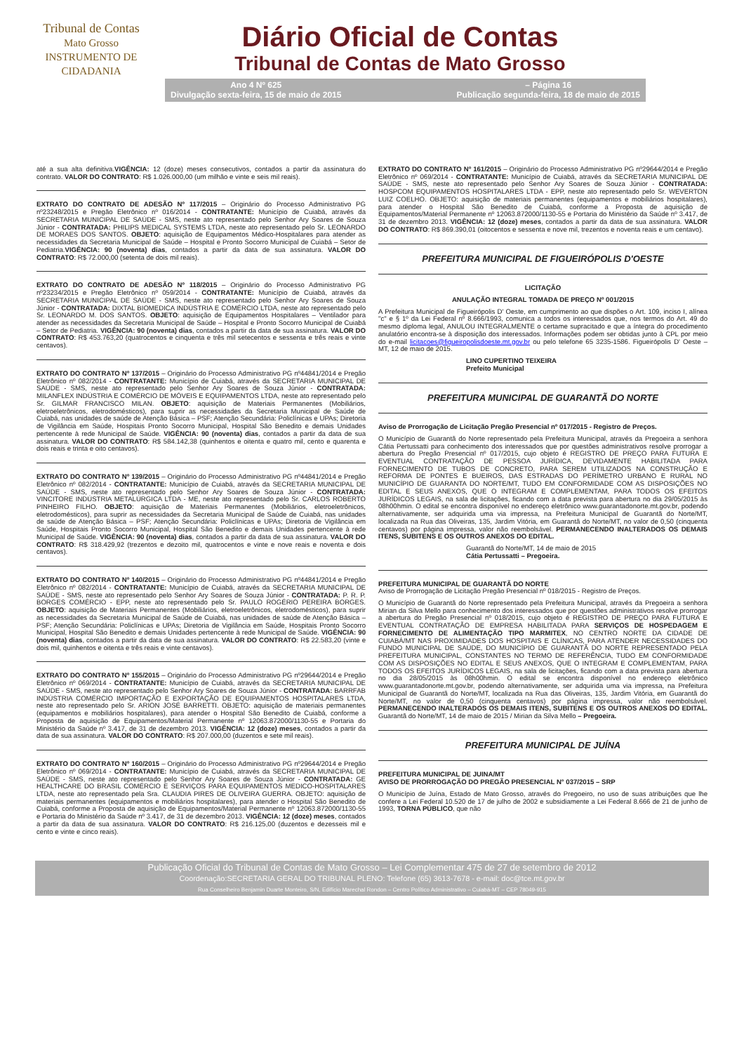Tribunal de Contas
Mato Grosso
INSTRUMENTO DE CIDADANIA
Diário Oficial de Contas
Tribunal de Contas de Mato Grosso
Ano 4 Nº 625
Divulgação sexta-feira, 15 de maio de 2015 – Página 16
Publicação segunda-feira, 18 de maio de 2015
até a sua alta definitiva.VIGÊNCIA: 12 (doze) meses consecutivos, contados a partir da assinatura do contrato. VALOR DO CONTRATO: R$ 1.026.000,00 (um milhão e vinte e seis mil reais).
EXTRATO DO CONTRATO DE ADESÃO Nº 117/2015 – Originário do Processo Administrativo PG nº23248/2015 e Pregão Eletrônico nº 016/2014 - CONTRATANTE: Município de Cuiabá, através da SECRETARIA MUNICIPAL DE SAÚDE - SMS, neste ato representado pelo Senhor Ary Soares de Souza Júnior - CONTRATADA: PHILIPS MEDICAL SYSTEMS LTDA, neste ato representado pelo Sr. LEONARDO DE MORAES DOS SANTOS. OBJETO: aquisição de Equipamentos Médico-Hospitalares para atender as necessidades da Secretaria Municipal de Saúde – Hospital e Pronto Socorro Municipal de Cuiabá – Setor de Pediatria.VIGÊNCIA: 90 (noventa) dias, contados a partir da data de sua assinatura. VALOR DO CONTRATO: R$ 72.000,00 (setenta de dois mil reais).
EXTRATO DO CONTRATO DE ADESÃO Nº 118/2015 – Originário do Processo Administrativo PG nº23234/2015 e Pregão Eletrônico nº 059/2014 - CONTRATANTE: Município de Cuiabá, através da SECRETARIA MUNICIPAL DE SAÚDE - SMS, neste ato representado pelo Senhor Ary Soares de Souza Júnior - CONTRATADA: DIXTAL BIOMEDICA INDÚSTRIA E COMÉRCIO LTDA, neste ato representado pelo Sr. LEONARDO M. DOS SANTOS. OBJETO: aquisição de Equipamentos Hospitalares – Ventilador para atender as necessidades da Secretaria Municipal de Saúde – Hospital e Pronto Socorro Municipal de Cuiabá – Setor de Pediatria. VIGÊNCIA: 90 (noventa) dias, contados a partir da data de sua assinatura. VALOR DO CONTRATO: R$ 453.763,20 (quatrocentos e cinquenta e três mil setecentos e sessenta e três reais e vinte centavos).
EXTRATO DO CONTRATO Nº 137/2015 – Originário do Processo Administrativo PG nº44841/2014 e Pregão Eletrônico nº 082/2014 - CONTRATANTE: Município de Cuiabá, através da SECRETARIA MUNICIPAL DE SAÚDE - SMS, neste ato representado pelo Senhor Ary Soares de Souza Júnior - CONTRATADA: MILANFLEX INDÚSTRIA E COMÉRCIO DE MÓVEIS E EQUIPAMENTOS LTDA, neste ato representado pelo Sr. GILMAR FRANCISCO MILAN. OBJETO: aquisição de Materiais Permanentes (Mobiliários, eletroeletrônicos, eletrodomésticos), para suprir as necessidades da Secretaria Municipal de Saúde de Cuiabá, nas unidades de saúde de Atenção Básica – PSF; Atenção Secundária: Policlínicas e UPAs; Diretoria de Vigilância em Saúde, Hospitais Pronto Socorro Municipal, Hospital São Benedito e demais Unidades pertencente à rede Municipal de Saúde. VIGÊNCIA: 90 (noventa) dias, contados a partir da data de sua assinatura. VALOR DO CONTRATO: R$ 584.142,38 (quinhentos e oitenta e quatro mil, cento e quarenta e dois reais e trinta e oito centavos).
EXTRATO DO CONTRATO Nº 139/2015 – Originário do Processo Administrativo PG nº44841/2014 e Pregão Eletrônico nº 082/2014 - CONTRATANTE: Município de Cuiabá, através da SECRETARIA MUNICIPAL DE SAÚDE - SMS, neste ato representado pelo Senhor Ary Soares de Souza Júnior - CONTRATADA: VINCITORE INDÚSTRIA METALÚRGICA LTDA - ME, neste ato representado pelo Sr. CARLOS ROBERTO PINHEIRO FILHO. OBJETO: aquisição de Materiais Permanentes (Mobiliários, eletroeletrônicos, eletrodomésticos), para suprir as necessidades da Secretaria Municipal de Saúde de Cuiabá, nas unidades de saúde de Atenção Básica – PSF; Atenção Secundária: Policlínicas e UPAs; Diretoria de Vigilância em Saúde, Hospitais Pronto Socorro Municipal, Hospital São Benedito e demais Unidades pertencente à rede Municipal de Saúde. VIGÊNCIA: 90 (noventa) dias, contados a partir da data de sua assinatura. VALOR DO CONTRATO: R$ 318.429,92 (trezentos e dezoito mil, quatrocentos e vinte e nove reais e noventa e dois centavos).
EXTRATO DO CONTRATO Nº 140/2015 – Originário do Processo Administrativo PG nº44841/2014 e Pregão Eletrônico nº 082/2014 - CONTRATANTE: Município de Cuiabá, através da SECRETARIA MUNICIPAL DE SAÚDE - SMS, neste ato representado pelo Senhor Ary Soares de Souza Júnior - CONTRATADA: P. R. P. BORGES COMÉRCIO - EPP, neste ato representado pelo Sr. PAULO ROGÉRIO PEREIRA BORGES. OBJETO: aquisição de Materiais Permanentes (Mobiliários, eletroeletrônicos, eletrodomésticos), para suprir as necessidades da Secretaria Municipal de Saúde de Cuiabá, nas unidades de saúde de Atenção Básica – PSF; Atenção Secundária: Policlínicas e UPAs; Diretoria de Vigilância em Saúde, Hospitais Pronto Socorro Municipal, Hospital São Benedito e demais Unidades pertencente à rede Municipal de Saúde. VIGÊNCIA: 90 (noventa) dias, contados a partir da data de sua assinatura. VALOR DO CONTRATO: R$ 22.583,20 (vinte e dois mil, quinhentos e oitenta e três reais e vinte centavos).
EXTRATO DO CONTRATO Nº 155/2015 – Originário do Processo Administrativo PG nº29644/2014 e Pregão Eletrônico nº 069/2014 - CONTRATANTE: Município de Cuiabá, através da SECRETARIA MUNICIPAL DE SAÚDE - SMS, neste ato representado pelo Senhor Ary Soares de Souza Júnior - CONTRATADA: BARRFAB INDÚSTRIA COMÉRCIO IMPORTAÇÃO E EXPORTAÇÃO DE EQUIPAMENTOS HOSPITALARES LTDA, neste ato representado pelo Sr. ARION JOSÉ BARRETTI. OBJETO: aquisição de materiais permanentes (equipamentos e mobiliários hospitalares), para atender o Hospital São Benedito de Cuiabá, conforme a Proposta de aquisição de Equipamentos/Material Permanente nº 12063.872000/1130-55 e Portaria do Ministério da Saúde nº 3.417, de 31 de dezembro 2013. VIGÊNCIA: 12 (doze) meses, contados a partir da data de sua assinatura. VALOR DO CONTRATO: R$ 207.000,00 (duzentos e sete mil reais).
EXTRATO DO CONTRATO Nº 160/2015 – Originário do Processo Administrativo PG nº29644/2014 e Pregão Eletrônico nº 069/2014 - CONTRATANTE: Município de Cuiabá, através da SECRETARIA MUNICIPAL DE SAÚDE - SMS, neste ato representado pelo Senhor Ary Soares de Souza Júnior - CONTRATADA: GE HEALTHCARE DO BRASIL COMÉRCIO E SERVIÇOS PARA EQUIPAMENTOS MEDICO-HOSPITALARES LTDA, neste ato representado pela Sra. CLAUDIA PIRES DE OLIVEIRA GUERRA. OBJETO: aquisição de materiais permanentes (equipamentos e mobiliários hospitalares), para atender o Hospital São Benedito de Cuiabá, conforme a Proposta de aquisição de Equipamentos/Material Permanente nº 12063.872000/1130-55 e Portaria do Ministério da Saúde nº 3.417, de 31 de dezembro 2013. VIGÊNCIA: 12 (doze) meses, contados a partir da data de sua assinatura. VALOR DO CONTRATO: R$ 216.125,00 (duzentos e dezesseis mil e cento e vinte e cinco reais).
EXTRATO DO CONTRATO Nº 161/2015 – Originário do Processo Administrativo PG nº29644/2014 e Pregão Eletrônico nº 069/2014 - CONTRATANTE: Município de Cuiabá, através da SECRETARIA MUNICIPAL DE SAÚDE - SMS, neste ato representado pelo Senhor Ary Soares de Souza Júnior - CONTRATADA: HOSPCOM EQUIPAMENTOS HOSPITALARES LTDA - EPP, neste ato representado pelo Sr. WEVERTON LUIZ COELHO. OBJETO: aquisição de materiais permanentes (equipamentos e mobiliários hospitalares), para atender o Hospital São Benedito de Cuiabá, conforme a Proposta de aquisição de Equipamentos/Material Permanente nº 12063.872000/1130-55 e Portaria do Ministério da Saúde nº 3.417, de 31 de dezembro 2013. VIGÊNCIA: 12 (doze) meses, contados a partir da data de sua assinatura. VALOR DO CONTRATO: R$ 869.390,01 (oitocentos e sessenta e nove mil, trezentos e noventa reais e um centavo).
PREFEITURA MUNICIPAL DE FIGUEIRÓPOLIS D'OESTE
LICITAÇÃO
ANULAÇÃO INTEGRAL TOMADA DE PREÇO Nº 001/2015
A Prefeitura Municipal de Figueirópolis D' Oeste, em cumprimento ao que dispões o Art. 109, inciso I, alínea "c" e § 1º da Lei Federal nº 8.666/1993, comunica a todos os interessados que, nos termos do Art. 49 do mesmo diploma legal, ANULOU INTEGRALMENTE o certame supracitado e que a íntegra do procedimento anulatório encontra-se à disposição dos interessados. Informações podem ser obtidas junto à CPL por meio do e-mail licitacoes@figueiropolisdoeste.mt.gov.br ou pelo telefone 65 3235-1586. Figueirópolis D' Oeste – MT, 12 de maio de 2015.
LINO CUPERTINO TEIXEIRA
Prefeito Municipal
PREFEITURA MUNICIPAL DE GUARANTÃ DO NORTE
Aviso de Prorrogação de Licitação Pregão Presencial nº 017/2015 - Registro de Preços.
O Município de Guarantã do Norte representado pela Prefeitura Municipal, através da Pregoeira a senhora Cátia Pertussatti para conhecimento dos interessados que por questões administrativos resolve prorrogar a abertura do Pregão Presencial nº 017/2015, cujo objeto é REGISTRO DE PREÇO PARA FUTURA E EVENTUAL CONTRATAÇÃO DE PESSOA JURÍDICA, DEVIDAMENTE HABILITADA PARA FORNECIMENTO DE TUBOS DE CONCRETO, PARA SEREM UTILIZADOS NA CONSTRUÇÃO E REFORMA DE PONTES E BUEIROS, DAS ESTRADAS DO PERÍMETRO URBANO E RURAL NO MUNICÍPIO DE GUARANTA DO NORTE/MT, TUDO EM CONFORMIDADE COM AS DISPOSIÇÕES NO EDITAL E SEUS ANEXOS, QUE O INTEGRAM E COMPLEMENTAM, PARA TODOS OS EFEITOS JURÍDICOS LEGAIS, na sala de licitações, ficando com a data prevista para abertura no dia 29/05/2015 às 08h00hmin. O edital se encontra disponível no endereço eletrônico www.guarantadonorte.mt.gov.br, podendo alternativamente, ser adquirida uma via impressa, na Prefeitura Municipal de Guarantã do Norte/MT, localizada na Rua das Oliveiras, 135, Jardim Vitória, em Guarantã do Norte/MT, no valor de 0,50 (cinquenta centavos) por página impressa, valor não reembolsável. PERMANECENDO INALTERADOS OS DEMAIS ITENS, SUBITENS E OS OUTROS ANEXOS DO EDITAL.
Guarantã do Norte/MT, 14 de maio de 2015
Cátia Pertussatti – Pregoeira.
PREFEITURA MUNICIPAL DE GUARANTÃ DO NORTE
Aviso de Prorrogação de Licitação Pregão Presencial nº 018/2015 - Registro de Preços.
O Município de Guarantã do Norte representado pela Prefeitura Municipal, através da Pregoeira a senhora Mirian da Silva Mello para conhecimento dos interessados que por questões administrativos resolve prorrogar a abertura do Pregão Presencial nº 018/2015, cujo objeto é REGISTRO DE PREÇO PARA FUTURA E EVENTUAL CONTRATAÇÃO DE EMPRESA HABILITADA PARA SERVIÇOS DE HOSPEDAGEM E FORNECIMENTO DE ALIMENTAÇÃO TIPO MARMITEX, NO CENTRO NORTE DA CIDADE DE CUIABÁ/MT NAS PROXIMIDADES DOS HOSPITAIS E CLÍNICAS, PARA ATENDER NECESSIDADES DO FUNDO MUNICIPAL DE SAÚDE, DO MUNICÍPIO DE GUARANTÃ DO NORTE REPRESENTADO PELA PREFEITURA MUNICIPAL, CONSTANTES NO TERMO DE REFERÊNCIA, TUDO EM CONFORMIDADE COM AS DISPOSIÇÕES NO EDITAL E SEUS ANEXOS, QUE O INTEGRAM E COMPLEMENTAM, PARA TODOS OS EFEITOS JURÍDICOS LEGAIS, na sala de licitações, ficando com a data prevista para abertura no dia 28/05/2015 às 08h00hmin. O edital se encontra disponível no endereço eletrônico www.guarantadonorte.mt.gov.br, podendo alternativamente, ser adquirida uma via impressa, na Prefeitura Municipal de Guarantã do Norte/MT, localizada na Rua das Oliveiras, 135, Jardim Vitória, em Guarantã do Norte/MT, no valor de 0,50 (cinquenta centavos) por página impressa, valor não reembolsável. PERMANECENDO INALTERADOS OS DEMAIS ITENS, SUBITENS E OS OUTROS ANEXOS DO EDITAL. Guarantã do Norte/MT, 14 de maio de 2015 / Mirian da Silva Mello – Pregoeira.
PREFEITURA MUNICIPAL DE JUÍNA
PREFEITURA MUNICIPAL DE JUINA/MT
AVISO DE PRORROGAÇÃO DO PREGÃO PRESENCIAL N° 037/2015 – SRP
O Município de Juína, Estado de Mato Grosso, através do Pregoeiro, no uso de suas atribuições que lhe confere a Lei Federal 10.520 de 17 de julho de 2002 e subsidiamente a Lei Federal 8.666 de 21 de junho de 1993, TORNA PÚBLICO, que não
Publicação Oficial do Tribunal de Contas de Mato Grosso – Lei Complementar 475 de 27 de setembro de 2012
Coordenação:SECRETARIA GERAL DO TRIBUNAL PLENO: Telefone (65) 3613-7678 - e-mail: doc@tce.mt.gov.br
Rua Conselheiro Benjamin Duarte Monteiro, S/N, Edifício Marechal Rondon – Centro Político Administrativo – Cuiabá-MT – CEP 78049-915